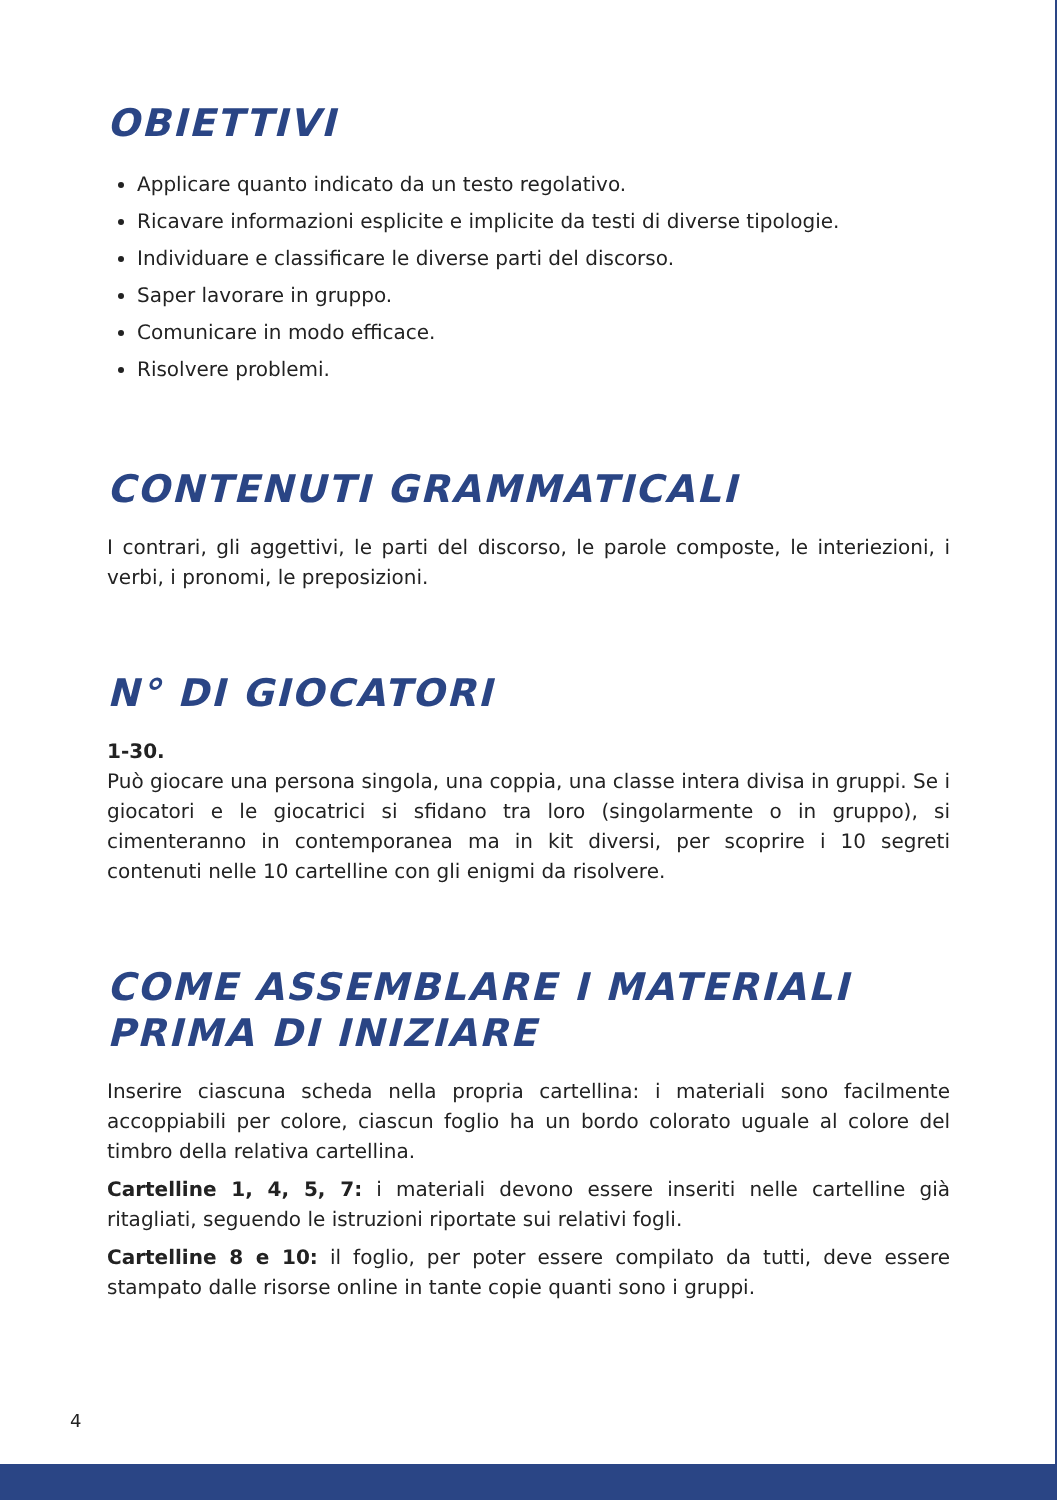OBIETTIVI
Applicare quanto indicato da un testo regolativo.
Ricavare informazioni esplicite e implicite da testi di diverse tipologie.
Individuare e classificare le diverse parti del discorso.
Saper lavorare in gruppo.
Comunicare in modo efficace.
Risolvere problemi.
CONTENUTI GRAMMATICALI
I contrari, gli aggettivi, le parti del discorso, le parole composte, le interiezioni, i verbi, i pronomi, le preposizioni.
N° DI GIOCATORI
1-30.
Può giocare una persona singola, una coppia, una classe intera divisa in gruppi. Se i giocatori e le giocatrici si sfidano tra loro (singolarmente o in gruppo), si cimenteranno in contemporanea ma in kit diversi, per scoprire i 10 segreti contenuti nelle 10 cartelline con gli enigmi da risolvere.
COME ASSEMBLARE I MATERIALI PRIMA DI INIZIARE
Inserire ciascuna scheda nella propria cartellina: i materiali sono facilmente accoppiabili per colore, ciascun foglio ha un bordo colorato uguale al colore del timbro della relativa cartellina.
Cartelline 1, 4, 5, 7: i materiali devono essere inseriti nelle cartelline già ritagliati, seguendo le istruzioni riportate sui relativi fogli.
Cartelline 8 e 10: il foglio, per poter essere compilato da tutti, deve essere stampato dalle risorse online in tante copie quanti sono i gruppi.
4